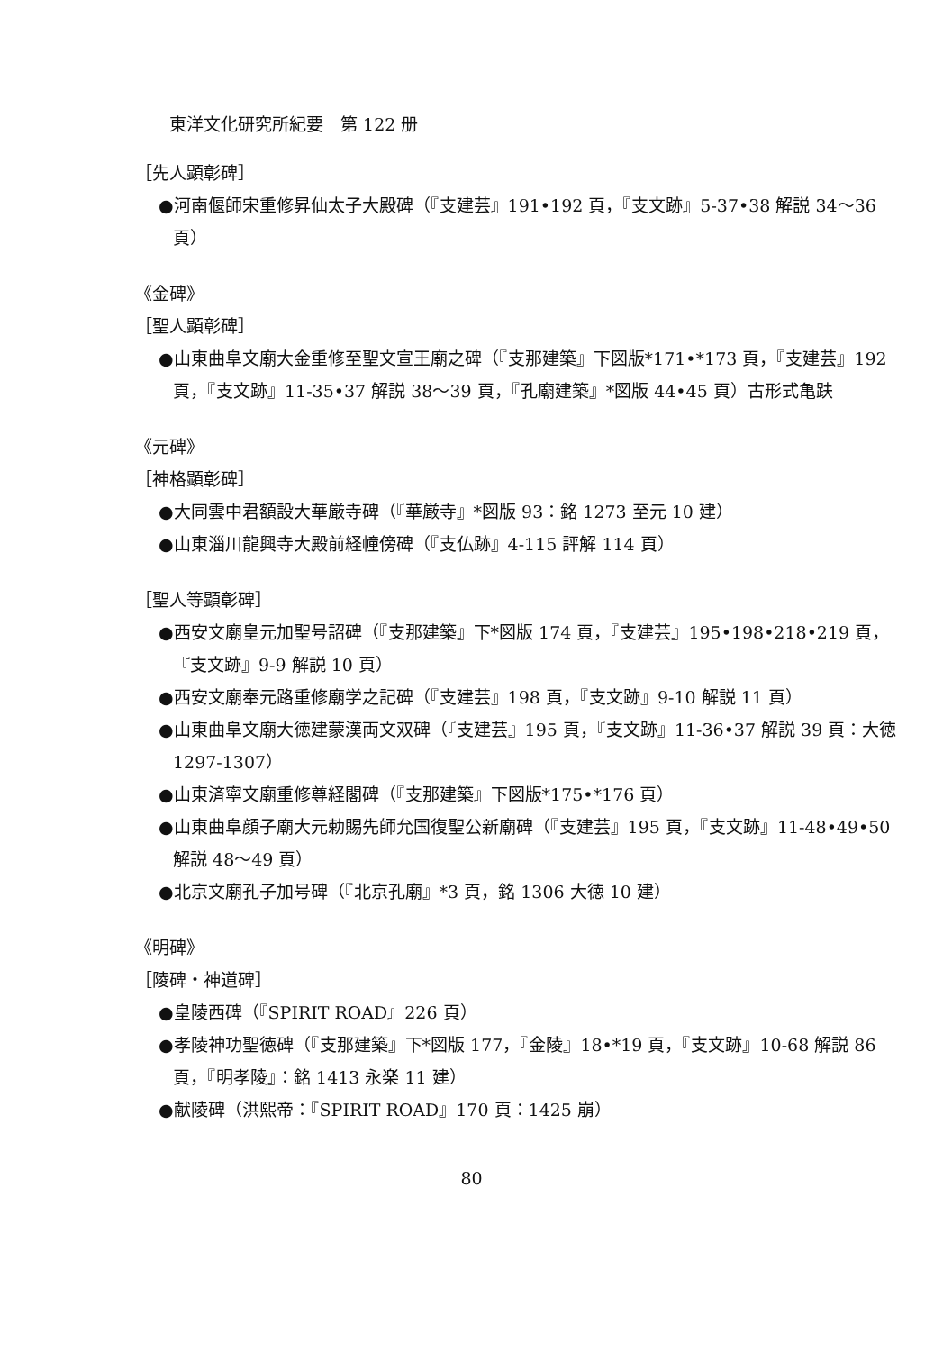東洋文化研究所紀要　第 122 册
［先人顕彰碑］
●河南偃師宋重修昇仙太子大殿碑（『支建芸』191•192 頁，『支文跡』5-37•38 解説 34〜36 頁）
《金碑》
［聖人顕彰碑］
●山東曲阜文廟大金重修至聖文宣王廟之碑（『支那建築』下図版*171•*173 頁，『支建芸』192 頁，『支文跡』11-35•37 解説 38〜39 頁，『孔廟建築』*図版 44•45 頁）古形式亀趺
《元碑》
［神格顕彰碑］
●大同雲中君額設大華厳寺碑（『華厳寺』*図版 93：銘 1273 至元 10 建）
●山東淄川龍興寺大殿前経幢傍碑（『支仏跡』4-115 評解 114 頁）
［聖人等顕彰碑］
●西安文廟皇元加聖号詔碑（『支那建築』下*図版 174 頁，『支建芸』195•198•218•219 頁，『支文跡』9-9 解説 10 頁）
●西安文廟奉元路重修廟学之記碑（『支建芸』198 頁，『支文跡』9-10 解説 11 頁）
●山東曲阜文廟大徳建蒙漢両文双碑（『支建芸』195 頁，『支文跡』11-36•37 解説 39 頁：大徳 1297-1307）
●山東済寧文廟重修尊経閣碑（『支那建築』下図版*175•*176 頁）
●山東曲阜顔子廟大元勅賜先師允国復聖公新廟碑（『支建芸』195 頁，『支文跡』11-48•49•50 解説 48〜49 頁）
●北京文廟孔子加号碑（『北京孔廟』*3 頁，銘 1306 大徳 10 建）
《明碑》
［陵碑・神道碑］
●皇陵西碑（『SPIRIT ROAD』226 頁）
●孝陵神功聖徳碑（『支那建築』下*図版 177，『金陵』18•*19 頁，『支文跡』10-68 解説 86 頁，『明孝陵』：銘 1413 永楽 11 建）
●献陵碑（洪熙帝：『SPIRIT ROAD』170 頁：1425 崩）
80